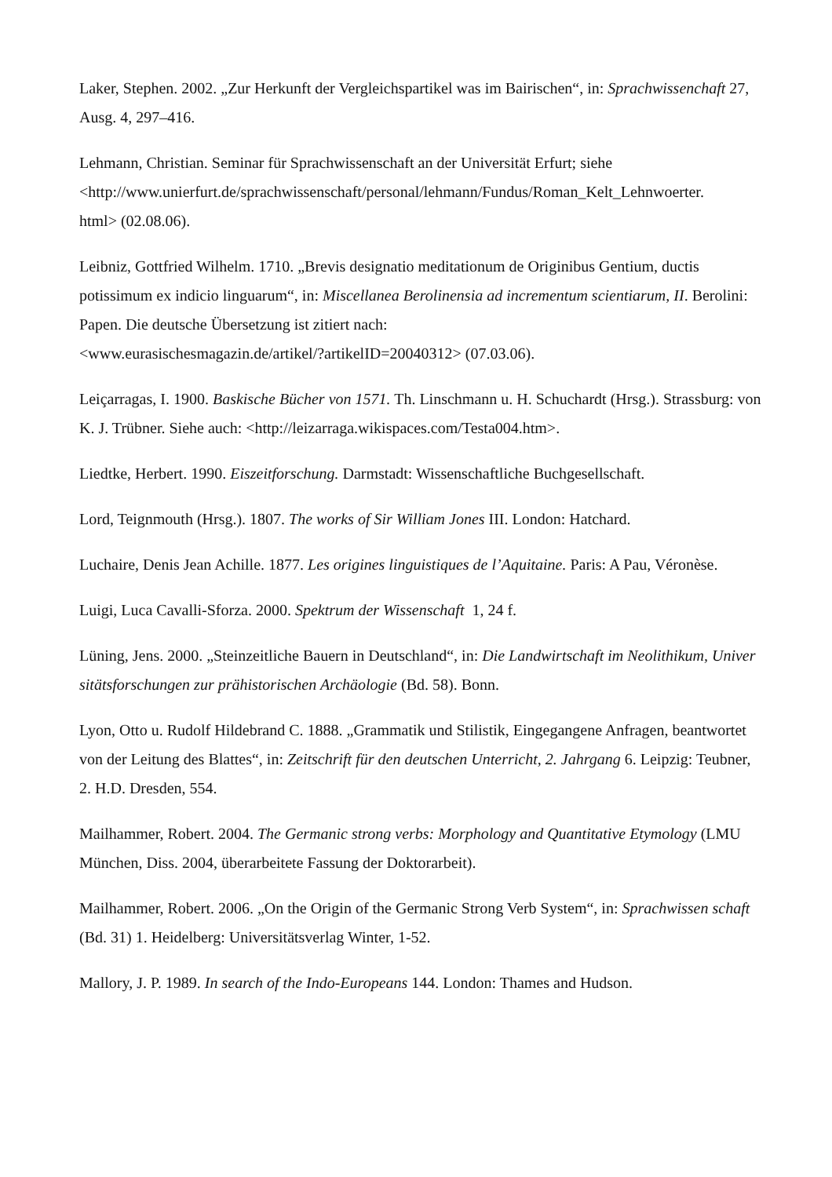Laker, Stephen. 2002. „Zur Herkunft der Vergleichspartikel was im Bairischen“, in: Sprachwissenchaft 27, Ausg. 4, 297–416.
Lehmann, Christian. Seminar für Sprachwissenschaft an der Universität Erfurt; siehe <http://www.unierfurt.de/sprachwissenschaft/personal/lehmann/Fundus/Roman_Kelt_Lehnwoerter.
html> (02.08.06).
Leibniz, Gottfried Wilhelm. 1710. „Brevis designatio meditationum de Originibus Gentium, ductis potissimum ex indicio linguarum“, in: Miscellanea Berolinensia ad incrementum scientiarum, II. Berolini: Papen. Die deutsche Übersetzung ist zitiert nach:
<www.eurasischesmagazin.de/artikel/?artikelID=20040312> (07.03.06).
Leiçarragas, I. 1900. Baskische Bücher von 1571. Th. Linschmann u. H. Schuchardt (Hrsg.). Strassburg: von K. J. Trübner. Siehe auch: <http://leizarraga.wikispaces.com/Testa004.htm>.
Liedtke, Herbert. 1990. Eiszeitforschung. Darmstadt: Wissenschaftliche Buchgesellschaft.
Lord, Teignmouth (Hrsg.). 1807. The works of Sir William Jones III. London: Hatchard.
Luchaire, Denis Jean Achille. 1877. Les origines linguistiques de l’Aquitaine. Paris: A Pau, Véronèse.
Luigi, Luca Cavalli-Sforza. 2000. Spektrum der Wissenschaft 1, 24 f.
Lüning, Jens. 2000. „Steinzeitliche Bauern in Deutschland“, in: Die Landwirtschaft im Neolithikum, Univer sitätsforschungen zur prähistorischen Archäologie (Bd. 58). Bonn.
Lyon, Otto u. Rudolf Hildebrand C. 1888. „Grammatik und Stilistik, Eingegangene Anfragen, beantwortet von der Leitung des Blattes“, in: Zeitschrift für den deutschen Unterricht, 2. Jahrgang 6. Leipzig: Teubner, 2. H.D. Dresden, 554.
Mailhammer, Robert. 2004. The Germanic strong verbs: Morphology and Quantitative Etymology (LMU München, Diss. 2004, überarbeitete Fassung der Doktorarbeit).
Mailhammer, Robert. 2006. „On the Origin of the Germanic Strong Verb System“, in: Sprachwissen schaft (Bd. 31) 1. Heidelberg: Universitätsverlag Winter, 1-52.
Mallory, J. P. 1989. In search of the Indo-Europeans 144. London: Thames and Hudson.